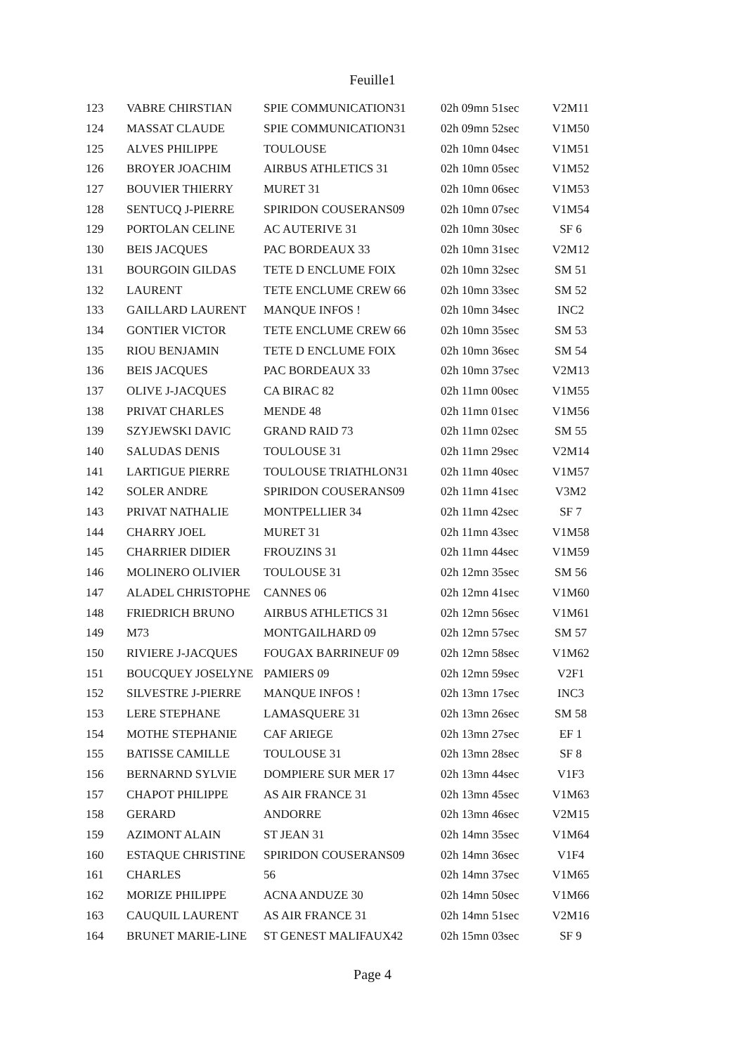Feuille1
| 123 | VABRE CHIRSTIAN | SPIE COMMUNICATION31 | 02h 09mn 51sec | V2M11 |
| 124 | MASSAT CLAUDE | SPIE COMMUNICATION31 | 02h 09mn 52sec | V1M50 |
| 125 | ALVES PHILIPPE | TOULOUSE | 02h 10mn 04sec | V1M51 |
| 126 | BROYER JOACHIM | AIRBUS ATHLETICS 31 | 02h 10mn 05sec | V1M52 |
| 127 | BOUVIER THIERRY | MURET 31 | 02h 10mn 06sec | V1M53 |
| 128 | SENTUCQ J-PIERRE | SPIRIDON COUSERANS09 | 02h 10mn 07sec | V1M54 |
| 129 | PORTOLAN CELINE | AC AUTERIVE 31 | 02h 10mn 30sec | SF 6 |
| 130 | BEIS JACQUES | PAC BORDEAUX 33 | 02h 10mn 31sec | V2M12 |
| 131 | BOURGOIN GILDAS | TETE D ENCLUME FOIX | 02h 10mn 32sec | SM 51 |
| 132 | LAURENT | TETE ENCLUME CREW 66 | 02h 10mn 33sec | SM 52 |
| 133 | GAILLARD LAURENT | MANQUE INFOS ! | 02h 10mn 34sec | INC2 |
| 134 | GONTIER VICTOR | TETE ENCLUME CREW 66 | 02h 10mn 35sec | SM 53 |
| 135 | RIOU BENJAMIN | TETE D ENCLUME FOIX | 02h 10mn 36sec | SM 54 |
| 136 | BEIS JACQUES | PAC BORDEAUX 33 | 02h 10mn 37sec | V2M13 |
| 137 | OLIVE J-JACQUES | CA BIRAC 82 | 02h 11mn 00sec | V1M55 |
| 138 | PRIVAT CHARLES | MENDE 48 | 02h 11mn 01sec | V1M56 |
| 139 | SZYJEWSKI DAVIC | GRAND RAID 73 | 02h 11mn 02sec | SM 55 |
| 140 | SALUDAS DENIS | TOULOUSE 31 | 02h 11mn 29sec | V2M14 |
| 141 | LARTIGUE PIERRE | TOULOUSE TRIATHLON31 | 02h 11mn 40sec | V1M57 |
| 142 | SOLER ANDRE | SPIRIDON COUSERANS09 | 02h 11mn 41sec | V3M2 |
| 143 | PRIVAT NATHALIE | MONTPELLIER 34 | 02h 11mn 42sec | SF 7 |
| 144 | CHARRY JOEL | MURET 31 | 02h 11mn 43sec | V1M58 |
| 145 | CHARRIER DIDIER | FROUZINS 31 | 02h 11mn 44sec | V1M59 |
| 146 | MOLINERO OLIVIER | TOULOUSE 31 | 02h 12mn 35sec | SM 56 |
| 147 | ALADEL CHRISTOPHE | CANNES 06 | 02h 12mn 41sec | V1M60 |
| 148 | FRIEDRICH BRUNO | AIRBUS ATHLETICS 31 | 02h 12mn 56sec | V1M61 |
| 149 | M73 | MONTGAILHARD 09 | 02h 12mn 57sec | SM 57 |
| 150 | RIVIERE J-JACQUES | FOUGAX BARRINEUF 09 | 02h 12mn 58sec | V1M62 |
| 151 | BOUCQUEY JOSELYNE | PAMIERS 09 | 02h 12mn 59sec | V2F1 |
| 152 | SILVESTRE J-PIERRE | MANQUE INFOS ! | 02h 13mn 17sec | INC3 |
| 153 | LERE STEPHANE | LAMASQUERE 31 | 02h 13mn 26sec | SM 58 |
| 154 | MOTHE STEPHANIE | CAF ARIEGE | 02h 13mn 27sec | EF 1 |
| 155 | BATISSE CAMILLE | TOULOUSE 31 | 02h 13mn 28sec | SF 8 |
| 156 | BERNARND SYLVIE | DOMPIERE SUR MER 17 | 02h 13mn 44sec | V1F3 |
| 157 | CHAPOT PHILIPPE | AS AIR FRANCE 31 | 02h 13mn 45sec | V1M63 |
| 158 | GERARD | ANDORRE | 02h 13mn 46sec | V2M15 |
| 159 | AZIMONT ALAIN | ST JEAN 31 | 02h 14mn 35sec | V1M64 |
| 160 | ESTAQUE CHRISTINE | SPIRIDON COUSERANS09 | 02h 14mn 36sec | V1F4 |
| 161 | CHARLES | 56 | 02h 14mn 37sec | V1M65 |
| 162 | MORIZE PHILIPPE | ACNA ANDUZE 30 | 02h 14mn 50sec | V1M66 |
| 163 | CAUQUIL LAURENT | AS AIR FRANCE 31 | 02h 14mn 51sec | V2M16 |
| 164 | BRUNET MARIE-LINE | ST GENEST MALIFAUX42 | 02h 15mn 03sec | SF 9 |
Page 4